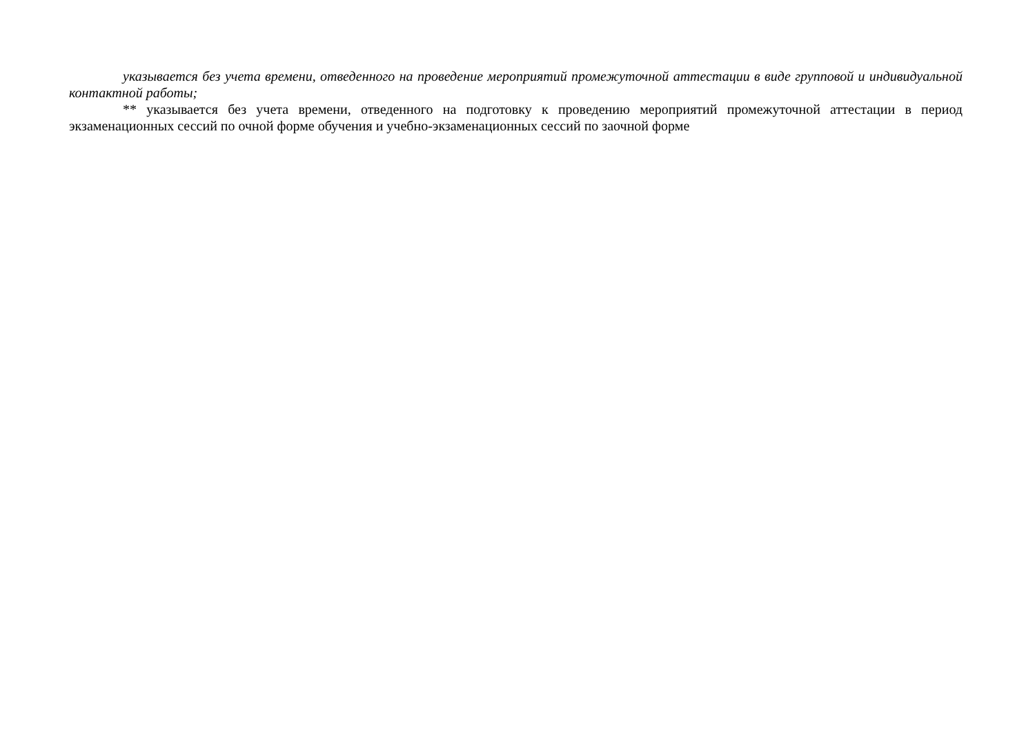указывается без учета времени, отведенного на проведение мероприятий промежуточной аттестации в виде групповой и индивидуальной контактной работы;
** указывается без учета времени, отведенного на подготовку к проведению мероприятий промежуточной аттестации в период экзаменационных сессий по очной форме обучения и учебно-экзаменационных сессий по заочной форме